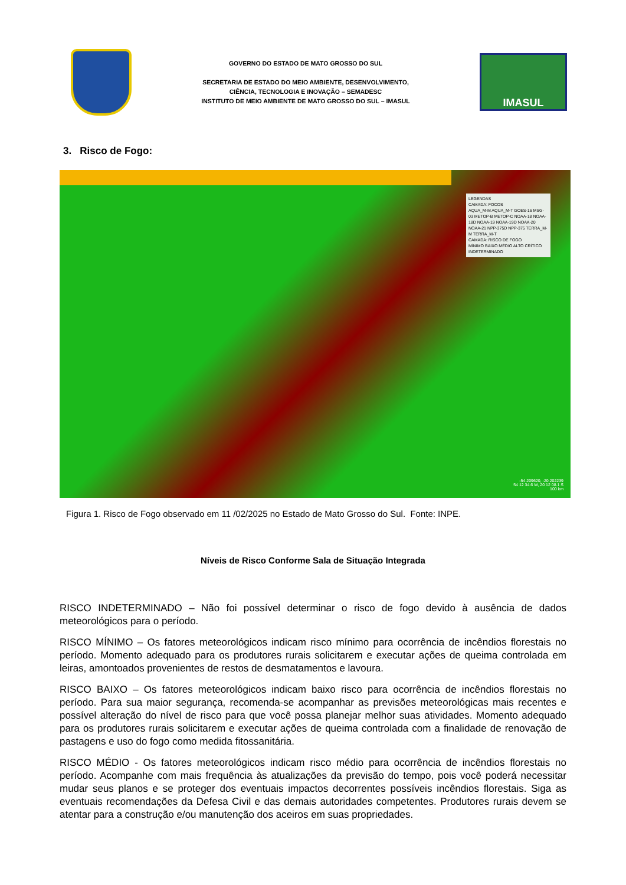GOVERNO DO ESTADO DE MATO GROSSO DO SUL
SECRETARIA DE ESTADO DO MEIO AMBIENTE, DESENVOLVIMENTO,
CIÊNCIA, TECNOLOGIA E INOVAÇÃO – SEMADESC
INSTITUTO DE MEIO AMBIENTE DE MATO GROSSO DO SUL – IMASUL
IMASUL
3. Risco de Fogo:
LEGENDAS
CAMADA: FOCOS
AQUA_M-M AQUA_M-T GOES-16 MSG-03 METOP-B METOP-C NOAA-18 NOAA-18D NOAA-19 NOAA-19D NOAA-20 NOAA-21 NPP-375D NPP-375 TERRA_M-M TERRA_M-T
CAMADA: RISCO DE FOGO
MÍNIMO BAIXO MÉDIO ALTO CRÍTICO INDETERMINADO
-54.209620, -20.202239
54 12 34.6 W, 20 12 08.1 S
100 km
Figura 1. Risco de Fogo observado em 11 /02/2025 no Estado de Mato Grosso do Sul. Fonte: INPE.
Níveis de Risco Conforme Sala de Situação Integrada
RISCO INDETERMINADO – Não foi possível determinar o risco de fogo devido à ausência de dados meteorológicos para o período.
RISCO MÍNIMO – Os fatores meteorológicos indicam risco mínimo para ocorrência de incêndios florestais no período. Momento adequado para os produtores rurais solicitarem e executar ações de queima controlada em leiras, amontoados provenientes de restos de desmatamentos e lavoura.
RISCO BAIXO – Os fatores meteorológicos indicam baixo risco para ocorrência de incêndios florestais no período. Para sua maior segurança, recomenda-se acompanhar as previsões meteorológicas mais recentes e possível alteração do nível de risco para que você possa planejar melhor suas atividades. Momento adequado para os produtores rurais solicitarem e executar ações de queima controlada com a finalidade de renovação de pastagens e uso do fogo como medida fitossanitária.
RISCO MÉDIO - Os fatores meteorológicos indicam risco médio para ocorrência de incêndios florestais no período. Acompanhe com mais frequência às atualizações da previsão do tempo, pois você poderá necessitar mudar seus planos e se proteger dos eventuais impactos decorrentes possíveis incêndios florestais. Siga as eventuais recomendações da Defesa Civil e das demais autoridades competentes. Produtores rurais devem se atentar para a construção e/ou manutenção dos aceiros em suas propriedades.